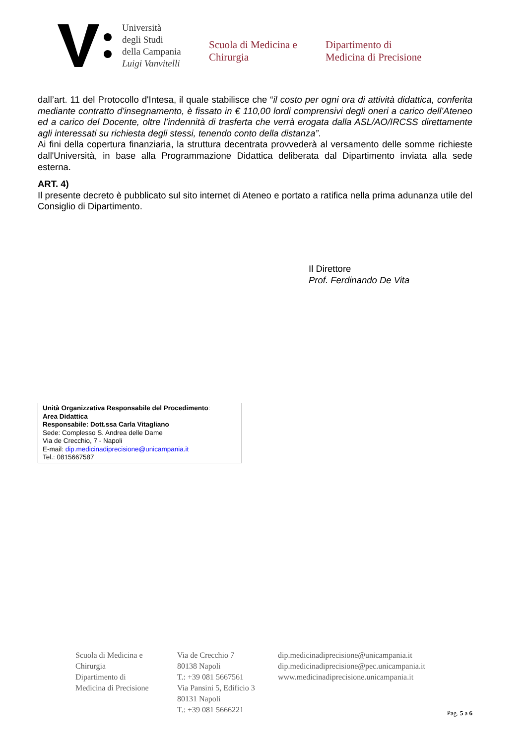Università
degli Studi
della Campania
Luigi Vanvitelli
Scuola di Medicina e
Chirurgia
Dipartimento di
Medicina di Precisione
dall’art. 11 del Protocollo d'Intesa, il quale stabilisce che “il costo per ogni ora di attività didattica, conferita mediante contratto d'insegnamento, è fissato in € 110,00 lordi comprensivi degli oneri a carico dell’Ateneo ed a carico del Docente, oltre l’indennità di trasferta che verrà erogata dalla ASL/AO/IRCSS direttamente agli interessati su richiesta degli stessi, tenendo conto della distanza”.
Ai fini della copertura finanziaria, la struttura decentrata provvederà al versamento delle somme richieste dall'Università, in base alla Programmazione Didattica deliberata dal Dipartimento inviata alla sede esterna.
ART. 4)
Il presente decreto è pubblicato sul sito internet di Ateneo e portato a ratifica nella prima adunanza utile del Consiglio di Dipartimento.
Il Direttore
Prof. Ferdinando De Vita
Unità Organizzativa Responsabile del Procedimento:
Area Didattica
Responsabile: Dott.ssa Carla Vitagliano
Sede: Complesso S. Andrea delle Dame
Via de Crecchio, 7 - Napoli
E-mail: dip.medicinadiprecisione@unicampania.it
Tel.: 0815667587
Scuola di Medicina e
Chirurgia
Dipartimento di
Medicina di Precisione
Via de Crecchio 7
80138 Napoli
T.: +39 081 5667561
Via Pansini 5, Edificio 3
80131 Napoli
T.: +39 081 5666221
dip.medicinadiprecisione@unicampania.it
dip.medicinadiprecisione@pec.unicampania.it
www.medicinadiprecisione.unicampania.it
Pag. 5 a 6